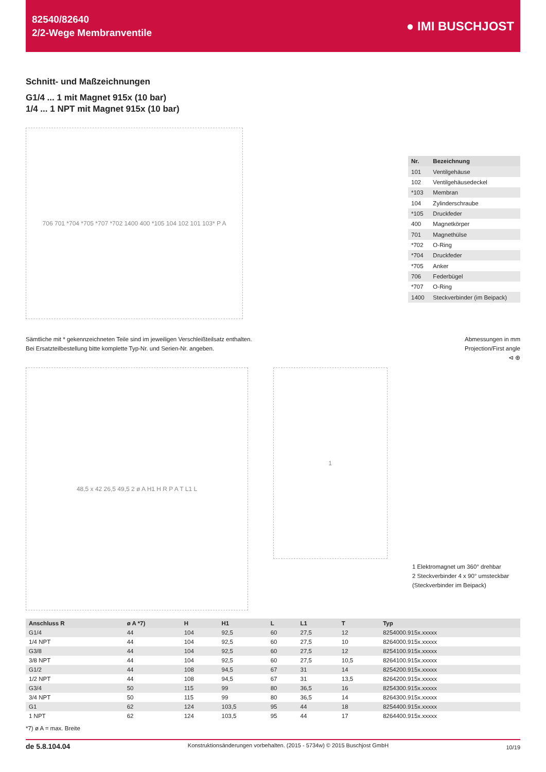82540/82640
2/2-Wege Membranventile
● IMI BUSCHJOST
Schnitt- und Maßzeichnungen
G1/4 ... 1 mit Magnet 915x (10 bar)
1/4 ... 1 NPT mit Magnet 915x (10 bar)
706 701 *704 *705 *707 *702 1400 400 *105 104 102 101 103* P A
| Nr. | Bezeichnung |
| --- | --- |
| 101 | Ventilgehäuse |
| 102 | Ventilgehäusedeckel |
| *103 | Membran |
| 104 | Zylinderschraube |
| *105 | Druckfeder |
| 400 | Magnetkörper |
| 701 | Magnethülse |
| *702 | O-Ring |
| *704 | Druckfeder |
| *705 | Anker |
| 706 | Federbügel |
| *707 | O-Ring |
| 1400 | Steckverbinder (im Beipack) |
Sämtliche mit * gekennzeichneten Teile sind im jeweiligen Verschleißteilsatz enthalten.
Bei Ersatzteilbestellung bitte komplette Typ-Nr. und Serien-Nr. angeben.
Abmessungen in mm
Projection/First angle
⊲ ⊕
48,5 x 42 26,5 49,5 2 ø A H1 H R P A T L1 L
1
1 Elektromagnet um 360° drehbar
2 Steckverbinder 4 x 90° umsteckbar
(Steckverbinder im Beipack)
| Anschluss R | ø A *7) | H | H1 | L | L1 | T | Typ |
| --- | --- | --- | --- | --- | --- | --- | --- |
| G1/4 | 44 | 104 | 92,5 | 60 | 27,5 | 12 | 8254000.915x.xxxxx |
| 1/4 NPT | 44 | 104 | 92,5 | 60 | 27,5 | 10 | 8264000.915x.xxxxx |
| G3/8 | 44 | 104 | 92,5 | 60 | 27,5 | 12 | 8254100.915x.xxxxx |
| 3/8 NPT | 44 | 104 | 92,5 | 60 | 27,5 | 10,5 | 8264100.915x.xxxxx |
| G1/2 | 44 | 108 | 94,5 | 67 | 31 | 14 | 8254200.915x.xxxxx |
| 1/2 NPT | 44 | 108 | 94,5 | 67 | 31 | 13,5 | 8264200.915x.xxxxx |
| G3/4 | 50 | 115 | 99 | 80 | 36,5 | 16 | 8254300.915x.xxxxx |
| 3/4 NPT | 50 | 115 | 99 | 80 | 36,5 | 14 | 8264300.915x.xxxxx |
| G1 | 62 | 124 | 103,5 | 95 | 44 | 18 | 8254400.915x.xxxxx |
| 1 NPT | 62 | 124 | 103,5 | 95 | 44 | 17 | 8264400.915x.xxxxx |
*7) ø A = max. Breite
de 5.8.104.04 Konstruktionsänderungen vorbehalten. (2015 - 5734w) © 2015 Buschjost GmbH 10/19